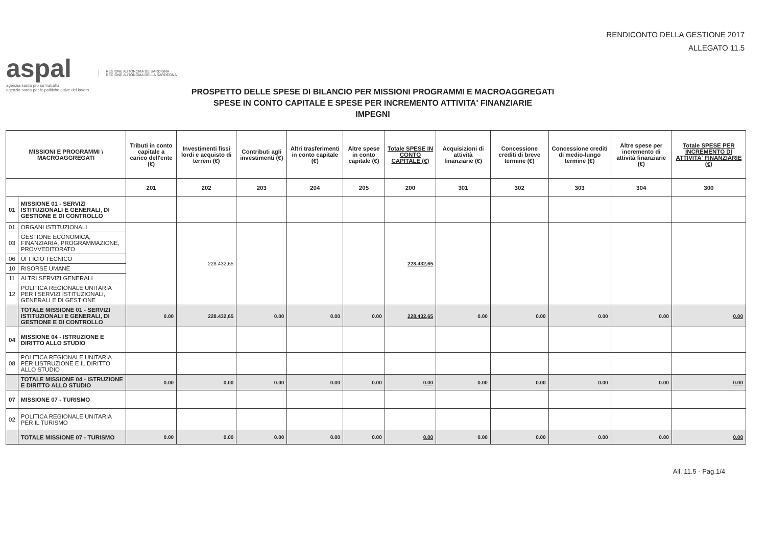RENDICONTO DELLA GESTIONE 2017
ALLEGATO 11.5
aspal
agenzia sarda pro su traballu
agenzia sarda per le politiche attive del lavoro
REGIONE AUTÒNOMA DE SARDIGNA
REGIONE AUTONOMA DELLA SARDEGNA
PROSPETTO DELLE SPESE DI BILANCIO PER MISSIONI PROGRAMMI E MACROAGGREGATI
SPESE IN CONTO CAPITALE E SPESE PER INCREMENTO ATTIVITA' FINANZIARIE
IMPEGNI
| MISSIONI E PROGRAMMI \ MACROAGGREGATI | | Tributi in conto capitale a carico dell'ente (€) | Investimenti fissi lordi e acquisto di terreni (€) | Contributi agli investimenti (€) | Altri trasferimenti in conto capitale (€) | Altre spese in conto capitale (€) | Totale SPESE IN CONTO CAPITALE (€) | Acquisizioni di attività finanziarie (€) | Concessione crediti di breve termine (€) | Concessione crediti di medio-lungo termine (€) | Altre spese per incremento di attività finanziarie (€) | Totale SPESE PER INCREMENTO DI ATTIVITA' FINANZIARIE (€) |
| --- | --- | --- | --- | --- | --- | --- | --- | --- | --- | --- | --- | --- |
| | | 201 | 202 | 203 | 204 | 205 | 200 | 301 | 302 | 303 | 304 | 300 |
| 01 | MISSIONE 01 - SERVIZI ISTITUZIONALI E GENERALI, DI GESTIONE E DI CONTROLLO | | | | | | | | | | | |
| 01 | ORGANI ISTITUZIONALI | | 228.432,65 | | | | 228.432,65 | | | | | |
| 03 | GESTIONE ECONOMICA, FINANZIARIA, PROGRAMMAZIONE, PROVVEDITORATO | | | | | | | | | | | |
| 06 | UFFICIO TECNICO | | | | | | | | | | | |
| 10 | RISORSE UMANE | | | | | | | | | | | |
| 11 | ALTRI SERVIZI GENERALI | | | | | | | | | | | |
| 12 | POLITICA REGIONALE UNITARIA PER I SERVIZI ISTITUZIONALI, GENERALI E DI GESTIONE | | | | | | | | | | | |
| | TOTALE MISSIONE 01 - SERVIZI ISTITUZIONALI E GENERALI, DI GESTIONE E DI CONTROLLO | 0.00 | 228.432,65 | 0.00 | 0.00 | 0.00 | 228.432,65 | 0.00 | 0.00 | 0.00 | 0.00 | 0.00 |
| 04 | MISSIONE 04 - ISTRUZIONE E DIRITTO ALLO STUDIO | | | | | | | | | | | |
| 08 | POLITICA REGIONALE UNITARIA PER LISTRUZIONE E IL DIRITTO ALLO STUDIO | | | | | | | | | | | |
| | TOTALE MISSIONE 04 - ISTRUZIONE E DIRITTO ALLO STUDIO | 0.00 | 0.00 | 0.00 | 0.00 | 0.00 | 0.00 | 0.00 | 0.00 | 0.00 | 0.00 | 0.00 |
| 07 | MISSIONE 07 - TURISMO | | | | | | | | | | | |
| 02 | POLITICA REGIONALE UNITARIA PER IL TURISMO | | | | | | | | | | | |
| | TOTALE MISSIONE 07 - TURISMO | 0.00 | 0.00 | 0.00 | 0.00 | 0.00 | 0.00 | 0.00 | 0.00 | 0.00 | 0.00 | 0.00 |
All. 11.5 - Pag.1/4